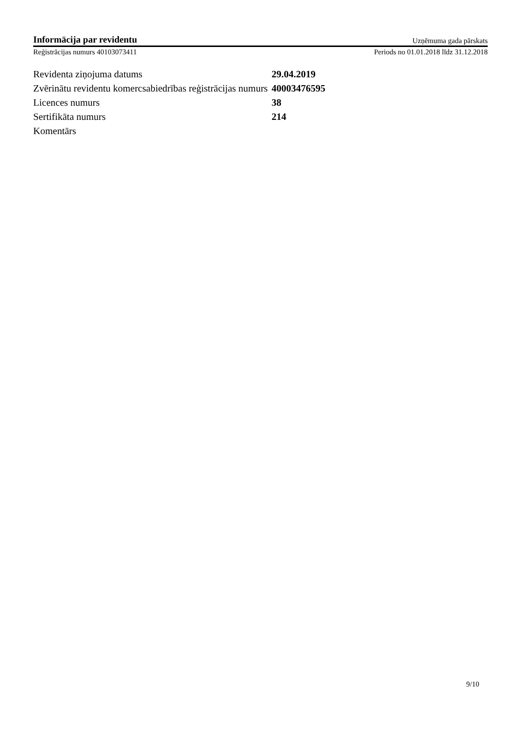Informācija par revidentu Uzņēmuma gada pārskats
Reģistrācijas numurs 40103073411 Periods no 01.01.2018 līdz 31.12.2018
| Revidenta ziņojuma datums | 29.04.2019 |
| Zvērinātu revidentu komercsabiedrības reģistrācijas numurs | 40003476595 |
| Licences numurs | 38 |
| Sertifikāta numurs | 214 |
| Komentārs | |
9/10